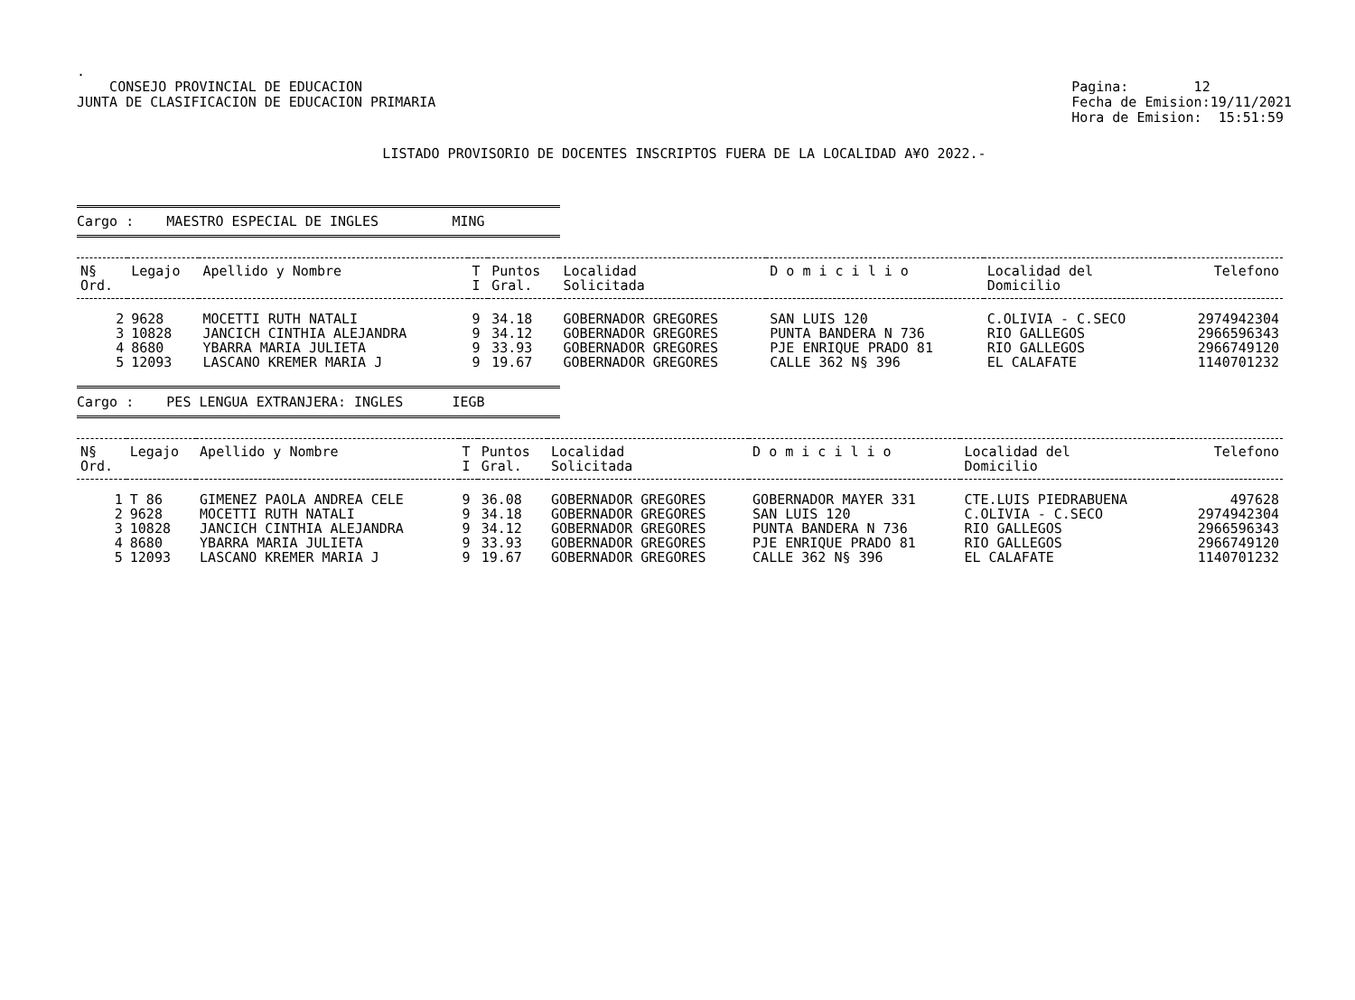.
CONSEJO PROVINCIAL DE EDUCACION
JUNTA DE CLASIFICACION DE EDUCACION PRIMARIA
Pagina: 12
Fecha de Emision:19/11/2021
Hora de Emision: 15:51:59
LISTADO PROVISORIO DE DOCENTES INSCRIPTOS FUERA DE LA LOCALIDAD A¥O 2022.-
Cargo : MAESTRO ESPECIAL DE INGLES MING
| N§ Ord. | Legajo | Apellido y Nombre | T I | Puntos Gral. | Localidad Solicitada | D o m i c i l i o | Localidad del Domicilio | Telefono |
| --- | --- | --- | --- | --- | --- | --- | --- | --- |
| 2 | 9628 | MOCETTI RUTH NATALI | 9 | 34.18 | GOBERNADOR GREGORES | SAN LUIS 120 | C.OLIVIA - C.SECO | 2974942304 |
| 3 | 10828 | JANCICH CINTHIA ALEJANDRA | 9 | 34.12 | GOBERNADOR GREGORES | PUNTA BANDERA N 736 | RIO GALLEGOS | 2966596343 |
| 4 | 8680 | YBARRA MARIA JULIETA | 9 | 33.93 | GOBERNADOR GREGORES | PJE ENRIQUE PRADO 81 | RIO GALLEGOS | 2966749120 |
| 5 | 12093 | LASCANO KREMER MARIA J | 9 | 19.67 | GOBERNADOR GREGORES | CALLE 362 N§ 396 | EL CALAFATE | 1140701232 |
Cargo : PES LENGUA EXTRANJERA: INGLES IEGB
| N§ Ord. | Legajo | Apellido y Nombre | T I | Puntos Gral. | Localidad Solicitada | D o m i c i l i o | Localidad del Domicilio | Telefono |
| --- | --- | --- | --- | --- | --- | --- | --- | --- |
| 1 | T 86 | GIMENEZ PAOLA ANDREA CELE | 9 | 36.08 | GOBERNADOR GREGORES | GOBERNADOR MAYER 331 | CTE.LUIS PIEDRABUENA | 497628 |
| 2 | 9628 | MOCETTI RUTH NATALI | 9 | 34.18 | GOBERNADOR GREGORES | SAN LUIS 120 | C.OLIVIA - C.SECO | 2974942304 |
| 3 | 10828 | JANCICH CINTHIA ALEJANDRA | 9 | 34.12 | GOBERNADOR GREGORES | PUNTA BANDERA N 736 | RIO GALLEGOS | 2966596343 |
| 4 | 8680 | YBARRA MARIA JULIETA | 9 | 33.93 | GOBERNADOR GREGORES | PJE ENRIQUE PRADO 81 | RIO GALLEGOS | 2966749120 |
| 5 | 12093 | LASCANO KREMER MARIA J | 9 | 19.67 | GOBERNADOR GREGORES | CALLE 362 N§ 396 | EL CALAFATE | 1140701232 |